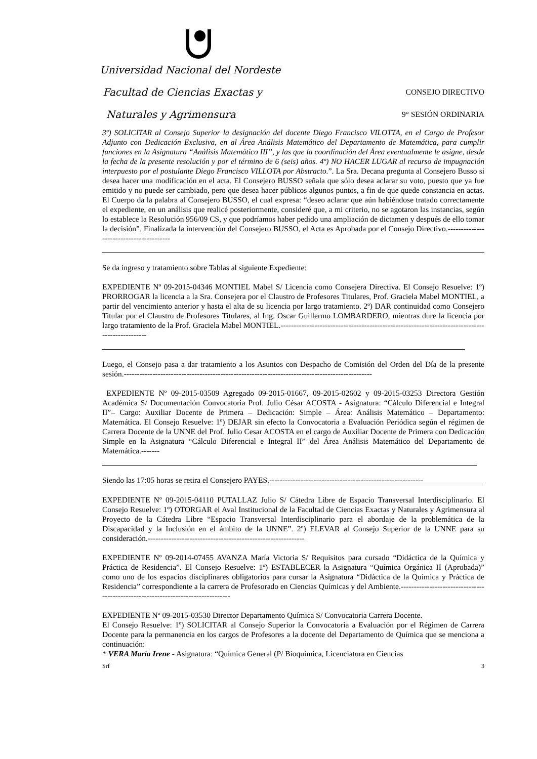Universidad Nacional del Nordeste
Facultad de Ciencias Exactas y
Naturales y Agrimensura
CONSEJO DIRECTIVO
9° SESIÓN ORDINARIA
3º) SOLICITAR al Consejo Superior la designación del docente Diego Francisco VILOTTA, en el Cargo de Profesor Adjunto con Dedicación Exclusiva, en al Área Análisis Matemático del Departamento de Matemática, para cumplir funciones en la Asignatura “Análisis Matemático III”, y las que la coordinación del Área eventualmente le asigne, desde la fecha de la presente resolución y por el término de 6 (seis) años. 4º) NO HACER LUGAR al recurso de impugnación interpuesto por el postulante Diego Francisco VILLOTA por Abstracto.”. La Sra. Decana pregunta al Consejero Busso si desea hacer una modificación en el acta. El Consejero BUSSO señala que sólo desea aclarar su voto, puesto que ya fue emitido y no puede ser cambiado, pero que desea hacer públicos algunos puntos, a fin de que quede constancia en actas. El Cuerpo da la palabra al Consejero BUSSO, el cual expresa: “deseo aclarar que aún habiéndose tratado correctamente el expediente, en un análisis que realicé posteriormente, consideré que, a mi criterio, no se agotaron las instancias, según lo establece la Resolución 956/09 CS, y que podríamos haber pedido una ampliación de dictamen y después de ello tomar la decisión”. Finalizada la intervención del Consejero BUSSO, el Acta es Aprobada por el Consejo Directivo.----------------------------------------
Se da ingreso y tratamiento sobre Tablas al siguiente Expediente:
EXPEDIENTE Nº 09-2015-04346 MONTIEL Mabel S/ Licencia como Consejera Directiva. El Consejo Resuelve: 1º) PRORROGAR la licencia a la Sra. Consejera por el Claustro de Profesores Titulares, Prof. Graciela Mabel MONTIEL, a partir del vencimiento anterior y hasta el alta de su licencia por largo tratamiento. 2º) DAR continuidad como Consejero Titular por el Claustro de Profesores Titulares, al Ing. Oscar Guillermo LOMBARDERO, mientras dure la licencia por largo tratamiento de la Prof. Graciela Mabel MONTIEL.-----------------------------------------------------------------------------------------------
Luego, el Consejo pasa a dar tratamiento a los Asuntos con Despacho de Comisión del Orden del Día de la presente sesión.-----------------------------------------------------------------------------------------------
EXPEDIENTE Nº 09-2015-03509 Agregado 09-2015-01667, 09-2015-02602 y 09-2015-03253 Directora Gestión Académica S/ Documentación Convocatoria Prof. Julio César ACOSTA - Asignatura: “Cálculo Diferencial e Integral II”– Cargo: Auxiliar Docente de Primera – Dedicación: Simple – Área: Análisis Matemático – Departamento: Matemática. El Consejo Resuelve: 1º) DEJAR sin efecto la Convocatoria a Evaluación Periódica según el régimen de Carrera Docente de la UNNE del Prof. Julio Cesar ACOSTA en el cargo de Auxiliar Docente de Primera con Dedicación Simple en la Asignatura “Cálculo Diferencial e Integral II” del Área Análisis Matemático del Departamento de Matemática.-------
Siendo las 17:05 horas se retira el Consejero PAYES.-----------------------------------------------------------
EXPEDIENTE Nº 09-2015-04110 PUTALLAZ Julio S/ Cátedra Libre de Espacio Transversal Interdisciplinario. El Consejo Resuelve: 1º) OTORGAR el Aval Institucional de la Facultad de Ciencias Exactas y Naturales y Agrimensura al Proyecto de la Cátedra Libre “Espacio Transversal Interdisciplinario para el abordaje de la problemática de la Discapacidad y la Inclusión en el ámbito de la UNNE”. 2º) ELEVAR al Consejo Superior de la UNNE para su consideración.------------------------------------------------------------
EXPEDIENTE Nº 09-2014-07455 AVANZA María Victoria S/ Requisitos para cursado “Didáctica de la Química y Práctica de Residencia”. El Consejo Resuelve: 1º) ESTABLECER la Asignatura “Química Orgánica II (Aprobada)” como uno de los espacios disciplinares obligatorios para cursar la Asignatura “Didáctica de la Química y Práctica de Residencia” correspondiente a la carrera de Profesorado en Ciencias Químicas y del Ambiente.---------------------------------------------------------------------------------
EXPEDIENTE Nº 09-2015-03530 Director Departamento Química S/ Convocatoria Carrera Docente.
El Consejo Resuelve: 1º) SOLICITAR al Consejo Superior la Convocatoria a Evaluación por el Régimen de Carrera Docente para la permanencia en los cargos de Profesores a la docente del Departamento de Química que se menciona a continuación:
* VERA María Irene - Asignatura: “Química General (P/ Bioquímica, Licenciatura en Ciencias
Srf 3